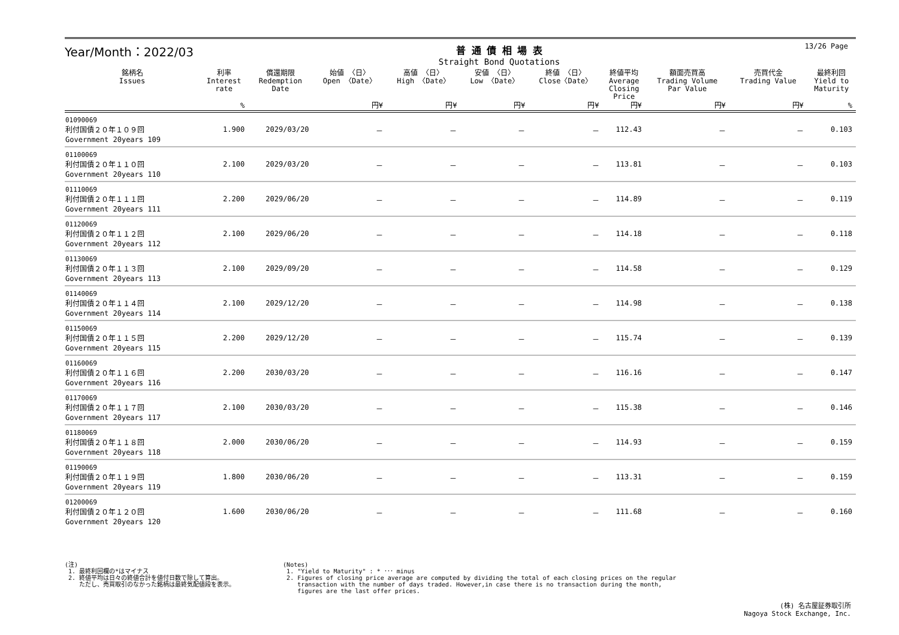13/26 Page
Year/Month：2022/03
普 通 債 相 場 表
Straight Bond Quotations
| 銘柄名 Issues | 利率 Interest rate | 償還期限 Redemption Date | 始値 〈日〉 Open 〈Date〉 | 高値 〈日〉 High 〈Date〉 | 安値 〈日〉 Low 〈Date〉 | 終値 〈日〉 Close〈Date〉 | 終値平均 Average Closing Price | 額面売買高 Trading Volume Par Value | 売買代金 Trading Value | 最終利回 Yield to Maturity |
| --- | --- | --- | --- | --- | --- | --- | --- | --- | --- | --- |
| | % | | 円¥ | 円¥ | 円¥ | 円¥ | 円¥ | 円¥ | 円¥ | % |
| 01090069 利付国債２０年１０９回 Government 20years 109 | 1.900 | 2029/03/20 | － | － | － | － | 112.43 | － | － | 0.103 |
| 01100069 利付国債２０年１１０回 Government 20years 110 | 2.100 | 2029/03/20 | － | － | － | － | 113.81 | － | － | 0.103 |
| 01110069 利付国債２０年１１１回 Government 20years 111 | 2.200 | 2029/06/20 | － | － | － | － | 114.89 | － | － | 0.119 |
| 01120069 利付国債２０年１１２回 Government 20years 112 | 2.100 | 2029/06/20 | － | － | － | － | 114.18 | － | － | 0.118 |
| 01130069 利付国債２０年１１３回 Government 20years 113 | 2.100 | 2029/09/20 | － | － | － | － | 114.58 | － | － | 0.129 |
| 01140069 利付国債２０年１１４回 Government 20years 114 | 2.100 | 2029/12/20 | － | － | － | － | 114.98 | － | － | 0.138 |
| 01150069 利付国債２０年１１５回 Government 20years 115 | 2.200 | 2029/12/20 | － | － | － | － | 115.74 | － | － | 0.139 |
| 01160069 利付国債２０年１１６回 Government 20years 116 | 2.200 | 2030/03/20 | － | － | － | － | 116.16 | － | － | 0.147 |
| 01170069 利付国債２０年１１７回 Government 20years 117 | 2.100 | 2030/03/20 | － | － | － | － | 115.38 | － | － | 0.146 |
| 01180069 利付国債２０年１１８回 Government 20years 118 | 2.000 | 2030/06/20 | － | － | － | － | 114.93 | － | － | 0.159 |
| 01190069 利付国債２０年１１９回 Government 20years 119 | 1.800 | 2030/06/20 | － | － | － | － | 113.31 | － | － | 0.159 |
| 01200069 利付国債２０年１２０回 Government 20years 120 | 1.600 | 2030/06/20 | － | － | － | － | 111.68 | － | － | 0.160 |
(注)
 1. 最終利回欄の*はマイナス
 2. 終値平均は日々の終値合計を値付日数で除して算出。
    ただし、売買取引のなかった銘柄は最終気配値段を表示。
(Notes)
 1. "Yield to Maturity" : * ･･･ minus
 2. Figures of closing price average are computed by dividing the total of each closing prices on the regular
    transaction with the number of days traded. However,in case there is no transaction during the month,
    figures are the last offer prices.
(株) 名古屋証券取引所
Nagoya Stock Exchange, Inc.